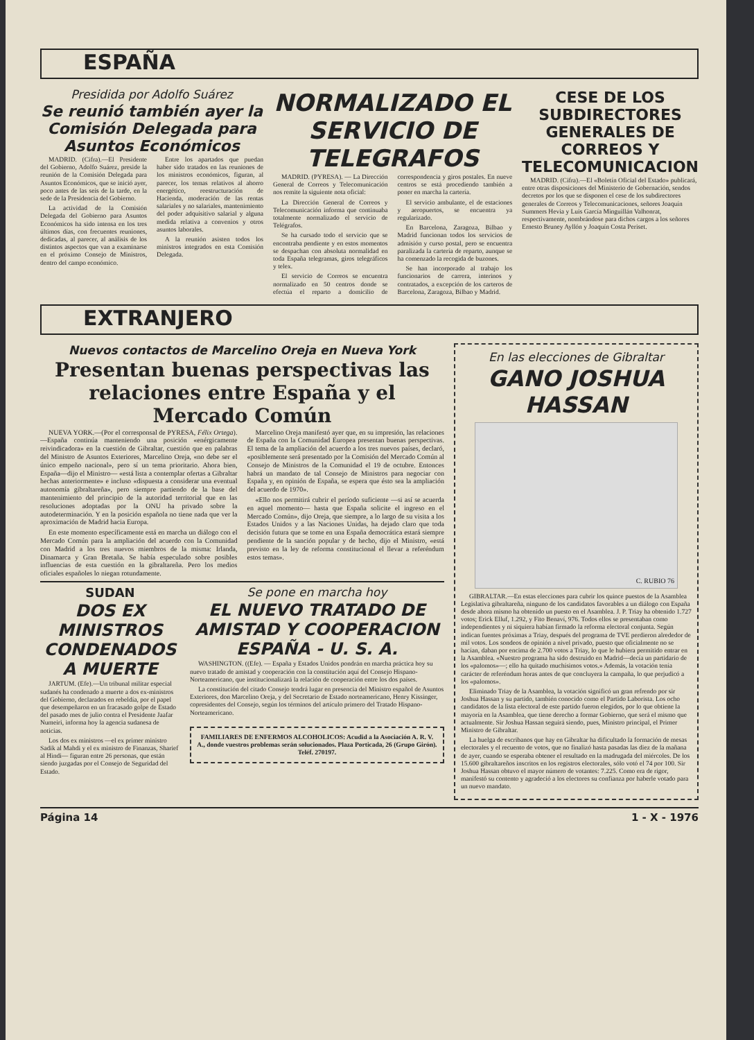ESPAÑA
Presidida por Adolfo Suárez
Se reunió también ayer la Comisión Delegada para Asuntos Económicos
MADRID. (Cifra).—El Presidente del Gobierno, Adolfo Suárez, preside la reunión de la Comisión Delegada para Asuntos Económicos, que se inició ayer, poco antes de las seis de la tarde, en la sede de la Presidencia del Gobierno.
La actividad de la Comisión Delegada del Gobierno para Asuntos Económicos ha sido intensa en los tres últimos días, con frecuentes reuniones, dedicadas, al parecer, al análisis de los distintos aspectos que van a examinarse en el próximo Consejo de Ministros, dentro del campo económico.
Entre los apartados que puedan haber sido tratados en las reuniones de los ministros económicos, figuran, al parecer, los temas relativos al ahorro energético, reestructuración de Hacienda, moderación de las rentas salariales y no salariales, mantenimiento del poder adquisitivo salarial y alguna medida relativa a convenios y otros asuntos laborales.
A la reunión asisten todos los ministros integrados en esta Comisión Delegada.
NORMALIZADO EL SERVICIO DE TELEGRAFOS
MADRID. (PYRESA). — La Dirección General de Correos y Telecomunicación nos remite la siguiente nota oficial:
La Dirección General de Correos y Telecomunicación informa que continuaba totalmente normalizado el servicio de Telégrafos.
Se ha cursado todo el servicio que se encontraba pendiente y en estos momentos se despachan con absoluta normalidad en toda España telegramas, giros telegráficos y telex.
El servicio de Correos se encuentra normalizado en 50 centros donde se efectúa el reparto a domicilio de correspondencia y giros postales. En nueve centros se está procediendo también a poner en marcha la cartería.
El servicio ambulante, el de estaciones y aeropuertos, se encuentra ya regularizado.
En Barcelona, Zaragoza, Bilbao y Madrid funcionan todos los servicios de admisión y curso postal, pero se encuentra paralizada la cartería de reparto, aunque se ha comenzado la recogida de buzones.
Se han incorporado al trabajo los funcionarios de carrera, interinos y contratados, a excepción de los carteros de Barcelona, Zaragoza, Bilbao y Madrid.
CESE DE LOS SUBDIRECTORES GENERALES DE CORREOS Y TELECOMUNICACION
MADRID. (Cifra).—El «Boletín Oficial del Estado» publicará, entre otras disposiciones del Ministerio de Gobernación, sendos decretos por los que se disponen el cese de los subdirectores generales de Correos y Telecomunicaciones, señores Joaquín Summers Hevia y Luis García Minguillán Valhonrat, respectivamente, nombrándose para dichos cargos a los señores Ernesto Bruney Ayllón y Joaquín Costa Periset.
EXTRANJERO
Nuevos contactos de Marcelino Oreja en Nueva York
Presentan buenas perspectivas las relaciones entre España y el Mercado Común
NUEVA YORK.—(Por el corresponsal de PYRESA, Félix Ortega).—España continúa manteniendo una posición «enérgicamente reivindicadora» en la cuestión de Gibraltar, cuestión que en palabras del Ministro de Asuntos Exteriores, Marcelino Oreja, «no debe ser el único empeño nacional», pero sí un tema prioritario. Ahora bien, España—dijo el Ministro— «está lista a contemplar ofertas a Gibraltar hechas anteriormente» e incluso «dispuesta a considerar una eventual autonomía gibraltareña», pero siempre partiendo de la base del mantenimiento del principio de la autoridad territorial que en las resoluciones adoptadas por la ONU ha privado sobre la autodeterminación. Y en la posición española no tiene nada que ver la aproximación de Madrid hacia Europa.
En este momento específicamente está en marcha un diálogo con el Mercado Común para la ampliación del acuerdo con la Comunidad con Madrid a los tres nuevos miembros de la misma: Irlanda, Dinamarca y Gran Bretaña. Se había especulado sobre posibles influencias de esta cuestión en la gibraltareña. Pero los medios oficiales españoles lo niegan rotundamente.
Marcelino Oreja manifestó ayer que, en su impresión, las relaciones de España con la Comunidad Europea presentan buenas perspectivas. El tema de la ampliación del acuerdo a los tres nuevos países, declaró, «posiblemente será presentado por la Comisión del Mercado Común al Consejo de Ministros de la Comunidad el 19 de octubre. Entonces habrá un mandato de tal Consejo de Ministros para negociar con España y, en opinión de España, se espera que ésto sea la ampliación del acuerdo de 1970».
«Ello nos permitirá cubrir el período suficiente —si así se acuerda en aquel momento— hasta que España solicite el ingreso en el Mercado Común», dijo Oreja, que siempre, a lo largo de su visita a los Estados Unidos y a las Naciones Unidas, ha dejado claro que toda decisión futura que se tome en una España democrática estará siempre pendiente de la sanción popular y de hecho, dijo el Ministro, «está previsto en la ley de reforma constitucional el llevar a referéndum estos temas».
SUDAN
DOS EX MINISTROS CONDENADOS A MUERTE
JARTUM. (Efe).—Un tribunal militar especial sudanés ha condenado a muerte a dos ex-ministros del Gobierno, declarados en rebeldía, por el papel que desempeñaron en un fracasado golpe de Estado del pasado mes de julio contra el Presidente Jaafar Numeiri, informa hoy la agencia sudanesa de noticias.
Los dos ex ministros —el ex primer ministro Sadik al Mahdi y el ex ministro de Finanzas, Sharief al Hindi— figuran entre 26 personas, que están siendo juzgadas por el Consejo de Seguridad del Estado.
Se pone en marcha hoy
EL NUEVO TRATADO DE AMISTAD Y COOPERACION ESPAÑA - U. S. A.
WASHINGTON. ((Efe). — España y Estados Unidos pondrán en marcha práctica hoy su nuevo tratado de amistad y cooperación con la constitución aquí del Consejo Hispano-Norteamericano, que institucionalizará la relación de cooperación entre los dos países.
La constitución del citado Consejo tendrá lugar en presencia del Ministro español de Asuntos Exteriores, don Marcelino Oreja, y del Secretario de Estado norteamericano, Henry Kissinger, copresidentes del Consejo, según los términos del artículo primero del Tratado Hispano-Norteamericano.
FAMILIARES DE ENFERMOS ALCOHOLICOS: Acudid a la Asociación A. R. V. A., donde vuestros problemas serán solucionados. Plaza Porticada, 26 (Grupo Girón). Teléf. 270197.
En las elecciones de Gibraltar
GANO JOSHUA HASSAN
C. RUBIO 76
GIBRALTAR.—En estas elecciones para cubrir los quince puestos de la Asamblea Legislativa gibraltareña, ninguno de los candidatos favorables a un diálogo con España desde ahora mismo ha obtenido un puesto en el Asamblea. J. P. Triay ha obtenido 1.727 votos; Erick Elluf, 1.292, y Fito Benaví, 976. Todos ellos se presentaban como independientes y ni siquiera habían firmado la reforma electoral conjunta. Según indican fuentes próximas a Triay, después del programa de TVE perdieron alrededor de mil votos. Los sondeos de opinión a nivel privado, puesto que oficialmente no se hacían, daban por encima de 2.700 votos a Triay, lo que le hubiera permitido entrar en la Asamblea. «Nuestro programa ha sido destruido en Madrid—decía un partidario de los «palomos»—; ello ha quitado muchísimos votos.» Además, la votación tenía carácter de referéndum horas antes de que concluyera la campaña, lo que perjudicó a los «palomos».
Eliminado Triay de la Asamblea, la votación significó un gran refrendo por sir Joshua Hassan y su partido, también conocido como el Partido Laborista. Los ocho candidatos de la lista electoral de este partido fueron elegidos, por lo que obtiene la mayoría en la Asamblea, que tiene derecho a formar Gobierno, que será el mismo que actualmente. Sir Joshua Hassan seguirá siendo, pues, Ministro principal, el Primer Ministro de Gibraltar.
La huelga de escribanos que hay en Gibraltar ha dificultado la formación de mesas electorales y el recuento de votos, que no finalizó hasta pasadas las diez de la mañana de ayer, cuando se esperaba obtener el resultado en la madrugada del miércoles. De los 15.600 gibraltareños inscritos en los registros electorales, sólo votó el 74 por 100. Sir Joshua Hassan obtuvo el mayor número de votantes: 7.225. Como era de rigor, manifestó su contento y agradeció a los electores su confianza por haberle votado para un nuevo mandato.
Página 14 1 - X - 1976